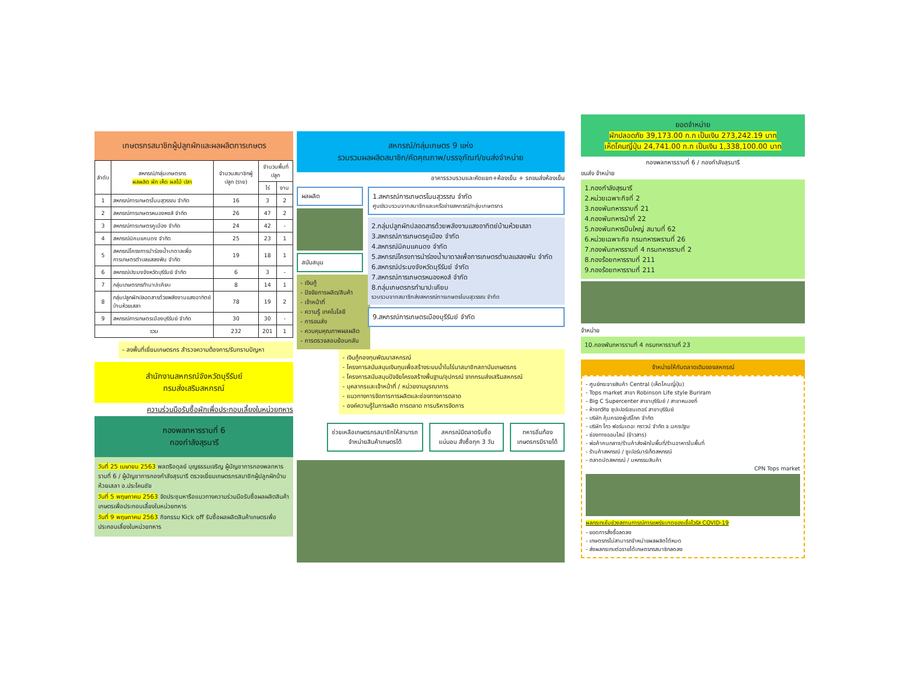เกษตรกรสมาชิกผู้ปลูกผักและผลผลิตการเกษตร
| ลำดับ | สหกรณ์/กลุ่มเกษตรกร ผลผลิต ผัก เห็ด ผลไม้ ปลา | จำนวนสมาชิกผู้ปลูก (ราย) | จำนวนพื้นที่ปลูก | |
| --- | --- | --- | --- | --- |
| | | | ไร่ | งาน |
| 1 | สหกรณ์การเกษตรโนนสุวรรณ จำกัด | 16 | 3 | 2 |
| 2 | สหกรณ์การเกษตรหนองหงส์ จำกัด | 26 | 47 | 2 |
| 3 | สหกรณ์การเกษตรคูเมือง จำกัด | 24 | 42 | - |
| 4 | สหกรณ์นิคมแคนดง จำกัด | 25 | 23 | 1 |
| 5 | สหกรณ์โครงการนำร่องน้ำบาดาลเพื่อการเกษตรตำบลแสลงพัน จำกัด | 19 | 18 | 1 |
| 6 | สหกรณ์ประมงจังหวัดบุรีรัมย์ จำกัด | 6 | 3 | - |
| 7 | กลุ่มเกษตรกรทำนาปะเคียบ | 8 | 14 | 1 |
| 8 | กลุ่มปลูกผักปลอดสารด้วยพลังงานแสงอาทิตย์บ้านห้วยเสลา | 78 | 19 | 2 |
| 9 | สหกรณ์การเกษตรเมืองบุรีรัมย์ จำกัด | 30 | 30 | - |
| รวม | | 232 | 201 | 1 |
- ลงพื้นที่เยี่ยมเกษตรกร สำรวจความต้องการ/รับทราบปัญหา
สำนักงานสหกรณ์จังหวัดบุรีรัมย์
กรมส่งเสริมสหกรณ์
ความร่วมมือรับซื้อผักเพื่อประกอบเลี้ยงในหน่วยทหาร
กองพลทหารราบที่ 6
กองกำลังสุรนารี
วันที่ 25 เมษายน 2563 พลตรีอดุลย์ บุญธรรมเจริญ ผู้บัญชาการกองพลทหารราบที่ 6 / ผู้บัญชาการกองกำลังสุรนารี ตรวจเยี่ยมเกษตรกรสมาชิกผู้ปลูกผักบ้านห้วยเสลา อ.ประโคนชัย
วันที่ 5 พฤษภาคม 2563 จัดประชุมหารือแนวทางความร่วมมือรับซื้อผลผลิตสินค้าเกษตรเพื่อประกอบเลี้ยงในหน่วยทหาร
วันที่ 9 พฤษภาคม 2563 กิจกรรม Kick off รับซื้อผลผลิตสินค้าเกษตรเพื่อประกอบเลี้ยงในหน่วยทหาร
สหกรณ์/กลุ่มเกษตร 9 แห่ง
รวบรวมผลผลิตสมาชิก/คัดคุณภาพ/บรรจุภัณฑ์/ขนส่งจำหน่าย
อาคารรวบรวมและคัดแยก+ห้องเย็น + รถขนส่งห้องเย็น
ผลผลิต
สนับสนุน
- เงินกู้
- ปัจจัยการผลิต/สินค้า
- เจ้าหน้าที่
- ความรู้ เทคโนโลยี
- การขนส่ง
- ควบคุมคุณภาพผลผลิต
- การตรวจสอบย้อนกลับ
1.สหกรณ์การเกษตรโนนสุวรรณ จำกัด
ศูนย์รวบรวมจากสมาชิกและเครือข่ายสหกรณ์/กลุ่มเกษตรกร
2.กลุ่มปลูกผักปลอดสารด้วยพลังงานแสงอาทิตย์บ้านห้วยเสลา
3.สหกรณ์การเกษตรคูเมือง จำกัด
4.สหกรณ์นิคมแคนดง จำกัด
5.สหกรณ์โครงการนำร่องน้ำบาดาลเพื่อการเกษตรตำบลแสลงพัน จำกัด
6.สหกรณ์ประมงจังหวัดบุรีรัมย์ จำกัด
7.สหกรณ์การเกษตรหนองหงส์ จำกัด
8.กลุ่มเกษตรกรทำนาปะเคียบ
รวบรวมจากสมาชิกส่งสหกรณ์การเกษตรโนนสุวรรณ จำกัด
9.สหกรณ์การเกษตรเมืองบุรีรัมย์ จำกัด
- เงินกู้กองทุนพัฒนาสหกรณ์
- โครงการสนับสนุนเงินทุนเพื่อสร้างระบบน้ำในไร่นาสมาชิกสถาบันเกษตรกร
- โครงการสนับสนุนปัจจัยโครงสร้างพื้นฐาน/อุปกรณ์ จากกรมส่งเสริมสหกรณ์
- บุคลากรและเจ้าหน้าที่ / หน่วยงานบูรณาการ
- แนวทางการจัดการการผลิตและช่องทางการตลาด
- องค์ความรู้ในการผลิต การตลาด การบริหารจัดการ
ช่วยเหลือเกษตรกรสมาชิกให้สามารถจำหน่ายสินค้าเกษตรได้
สหกรณ์มีตลาดรับซื้อแน่นอน สั่งซื้อทุก 3 วัน
ทหารอิ่มท้อง เกษตรกรมีรายได้
ยอดจำหน่าย
ผักปลอดภัย 39,173.00 ก.ก เป็นเงิน 273,242.19 บาท
เห็ดโคนญี่ปุ่น 24,741.00 ก.ก เป็นเงิน 1,338,100.00 บาท
กองพลทหารราบที่ 6 / กองกำลังสุรนารี
ขนส่ง จำหน่าย
1.กองกำลังสุรนารี
2.หน่วยเฉพาะกิจที่ 2
3.กองพันทหารราบที่ 21
4.กองพันทหารม้าที่ 22
5.กองพันทหารปืนใหญ่ สนามที่ 62
6.หน่วยเฉพาะกิจ กรมทหารพรานที่ 26
7.กองพันทหารราบที่ 4 กรมทหารราบที่ 2
8.กองร้อยทหารราบที่ 211
9.กองร้อยทหารราบที่ 211
จำหน่าย
10.กองพันทหารราบที่ 4 กรมทหารราบที่ 23
จำหน่ายให้กับตลาดเดิมของสหกรณ์
- ศูนย์กระจายสินค้า Central (เห็ดโคนญี่ปุ่น)
- Tops market สาขา Robinson Life style Buriram
- Big C Supercenter สาขาบุรีรัมย์ / สาขาหนองกี่
- ห้างทวีกิจ ซุปเปอร์เซนเตอร์ สาขาบุรีรัมย์
- บริษัท คุ้มครองผู้บริโภค จำกัด
- บริษัท โกว ฟอร์มเดอะ กราวน์ จำกัด จ.นครปฐม
- ช่องทางออนไลน์ (ข้าวสาร)
- พ่อค้าคนกลาง/ร้านค้าส่งผักในพื้นที่/ร้านอาหารในพื้นที่
- ร้านค้าสหกรณ์ / ซูเปอร์มาร์เก็ตสหกรณ์
- ตลาดนัดสหกรณ์ / มหกรรมสินค้า
CPN Tops market
ผลกระทบในช่วงสถานการณ์การแพร่ระบาดของเชื้อไวรัส COVID-19
- ยอดการสั่งซื้อลดลง
- เกษตรกรไม่สามารถจำหน่ายผลผลิตได้หมด
- ส่งผลกระทบต่อรายได้เกษตรกรสมาชิกลดลง